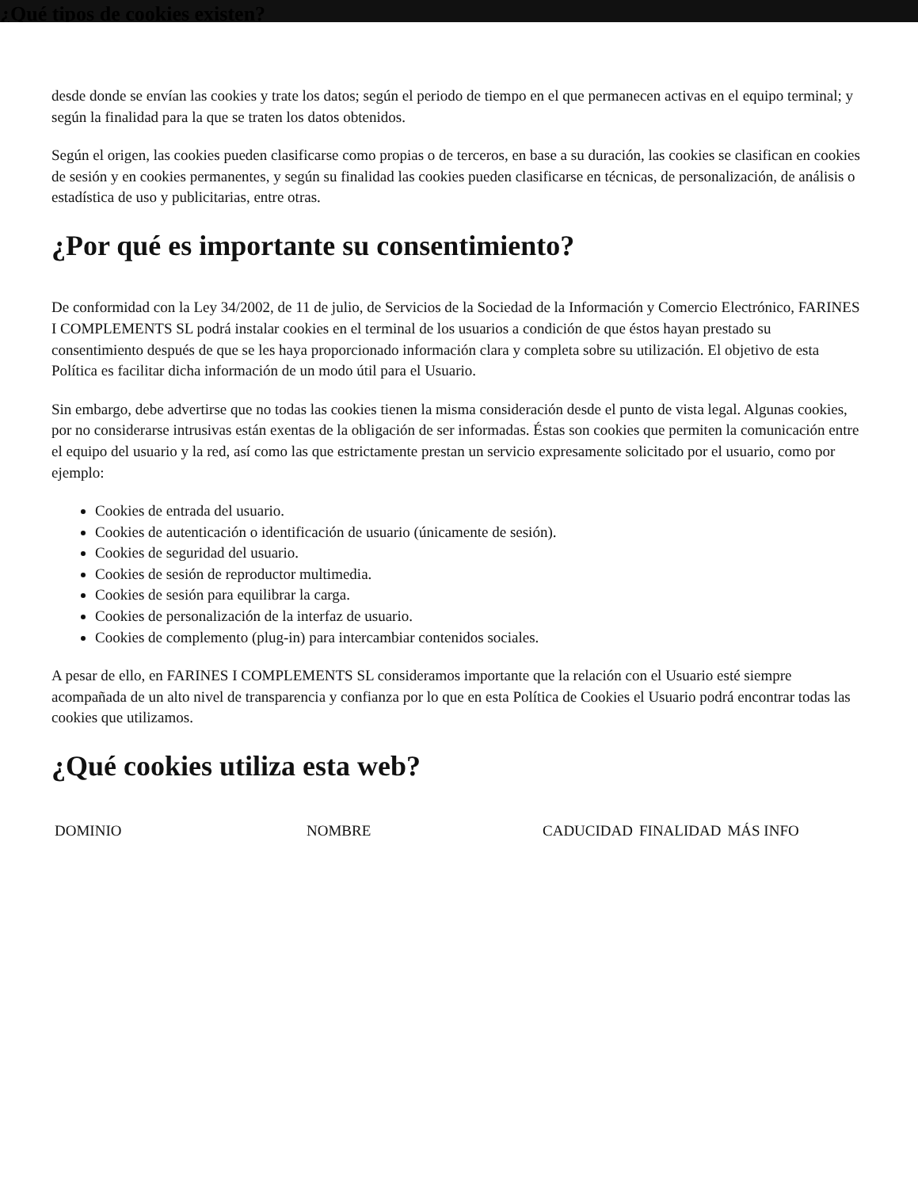¿Qué tipos de cookies existen?
desde donde se envían las cookies y trate los datos; según el periodo de tiempo en el que permanecen activas en el equipo terminal; y según la finalidad para la que se traten los datos obtenidos.
Según el origen, las cookies pueden clasificarse como propias o de terceros, en base a su duración, las cookies se clasifican en cookies de sesión y en cookies permanentes, y según su finalidad las cookies pueden clasificarse en técnicas, de personalización, de análisis o estadística de uso y publicitarias, entre otras.
¿Por qué es importante su consentimiento?
De conformidad con la Ley 34/2002, de 11 de julio, de Servicios de la Sociedad de la Información y Comercio Electrónico, FARINES I COMPLEMENTS SL podrá instalar cookies en el terminal de los usuarios a condición de que éstos hayan prestado su consentimiento después de que se les haya proporcionado información clara y completa sobre su utilización. El objetivo de esta Política es facilitar dicha información de un modo útil para el Usuario.
Sin embargo, debe advertirse que no todas las cookies tienen la misma consideración desde el punto de vista legal. Algunas cookies, por no considerarse intrusivas están exentas de la obligación de ser informadas. Éstas son cookies que permiten la comunicación entre el equipo del usuario y la red, así como las que estrictamente prestan un servicio expresamente solicitado por el usuario, como por ejemplo:
Cookies de entrada del usuario.
Cookies de autenticación o identificación de usuario (únicamente de sesión).
Cookies de seguridad del usuario.
Cookies de sesión de reproductor multimedia.
Cookies de sesión para equilibrar la carga.
Cookies de personalización de la interfaz de usuario.
Cookies de complemento (plug-in) para intercambiar contenidos sociales.
A pesar de ello, en FARINES I COMPLEMENTS SL consideramos importante que la relación con el Usuario esté siempre acompañada de un alto nivel de transparencia y confianza por lo que en esta Política de Cookies el Usuario podrá encontrar todas las cookies que utilizamos.
¿Qué cookies utiliza esta web?
| DOMINIO | NOMBRE | CADUCIDAD | FINALIDAD | MÁS INFO |
| --- | --- | --- | --- | --- |